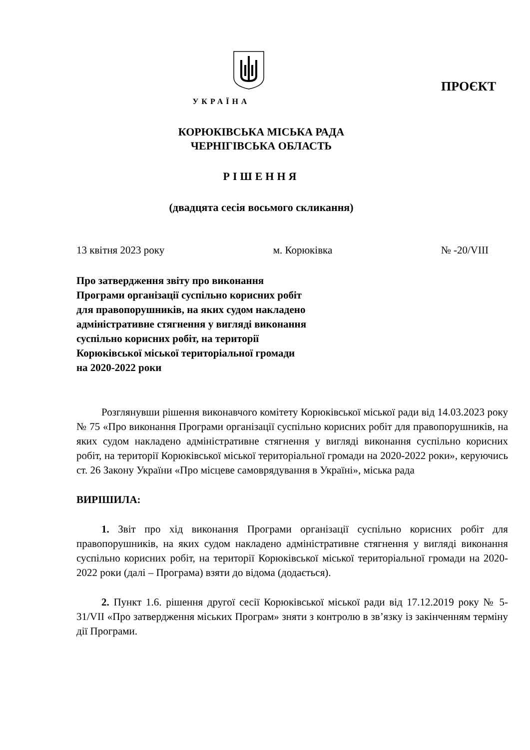ПРОЄКТ
УКРАЇНА
КОРЮКІВСЬКА МІСЬКА РАДА
ЧЕРНІГІВСЬКА ОБЛАСТЬ
РІШЕННЯ
(двадцята сесія восьмого скликання)
13 квітня 2023 року м. Корюківка № -20/VIII
Про затвердження звіту про виконання
Програми організації суспільно корисних робіт
для правопорушників, на яких судом накладено
адміністративне стягнення у вигляді виконання
суспільно корисних робіт, на території
Корюківської міської територіальної громади
на 2020-2022 роки
Розглянувши рішення виконавчого комітету Корюківської міської ради від 14.03.2023 року № 75 «Про виконання Програми організації суспільно корисних робіт для правопорушників, на яких судом накладено адміністративне стягнення у вигляді виконання суспільно корисних робіт, на території Корюківської міської територіальної громади на 2020-2022 роки», керуючись ст. 26 Закону України «Про місцеве самоврядування в Україні», міська рада
ВИРІШИЛА:
1. Звіт про хід виконання Програми організації суспільно корисних робіт для правопорушників, на яких судом накладено адміністративне стягнення у вигляді виконання суспільно корисних робіт, на території Корюківської міської територіальної громади на 2020-2022 роки (далі – Програма) взяти до відома (додається).
2. Пункт 1.6. рішення другої сесії Корюківської міської ради від 17.12.2019 року № 5-31/VII «Про затвердження міських Програм» зняти з контролю в зв’язку із закінченням терміну дії Програми.